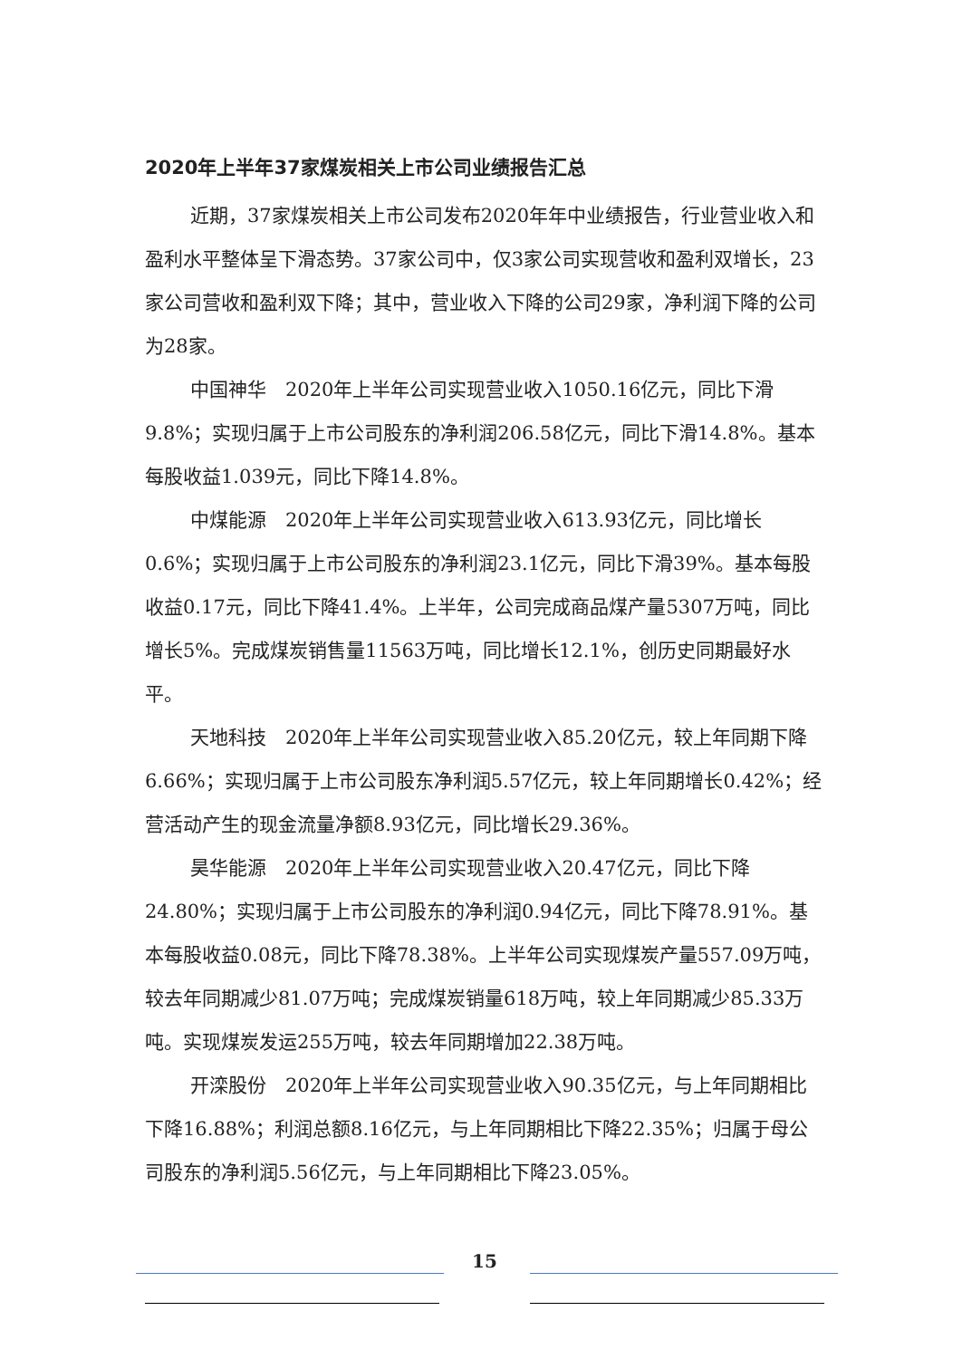2020年上半年37家煤炭相关上市公司业绩报告汇总
近期，37家煤炭相关上市公司发布2020年年中业绩报告，行业营业收入和盈利水平整体呈下滑态势。37家公司中，仅3家公司实现营收和盈利双增长，23家公司营收和盈利双下降；其中，营业收入下降的公司29家，净利润下降的公司为28家。
中国神华　2020年上半年公司实现营业收入1050.16亿元，同比下滑9.8%；实现归属于上市公司股东的净利润206.58亿元，同比下滑14.8%。基本每股收益1.039元，同比下降14.8%。
中煤能源　2020年上半年公司实现营业收入613.93亿元，同比增长0.6%；实现归属于上市公司股东的净利润23.1亿元，同比下滑39%。基本每股收益0.17元，同比下降41.4%。上半年，公司完成商品煤产量5307万吨，同比增长5%。完成煤炭销售量11563万吨，同比增长12.1%，创历史同期最好水平。
天地科技　2020年上半年公司实现营业收入85.20亿元，较上年同期下降6.66%；实现归属于上市公司股东净利润5.57亿元，较上年同期增长0.42%；经营活动产生的现金流量净额8.93亿元，同比增长29.36%。
昊华能源　2020年上半年公司实现营业收入20.47亿元，同比下降24.80%；实现归属于上市公司股东的净利润0.94亿元，同比下降78.91%。基本每股收益0.08元，同比下降78.38%。上半年公司实现煤炭产量557.09万吨，较去年同期减少81.07万吨；完成煤炭销量618万吨，较上年同期减少85.33万吨。实现煤炭发运255万吨，较去年同期增加22.38万吨。
开滦股份　2020年上半年公司实现营业收入90.35亿元，与上年同期相比下降16.88%；利润总额8.16亿元，与上年同期相比下降22.35%；归属于母公司股东的净利润5.56亿元，与上年同期相比下降23.05%。
15